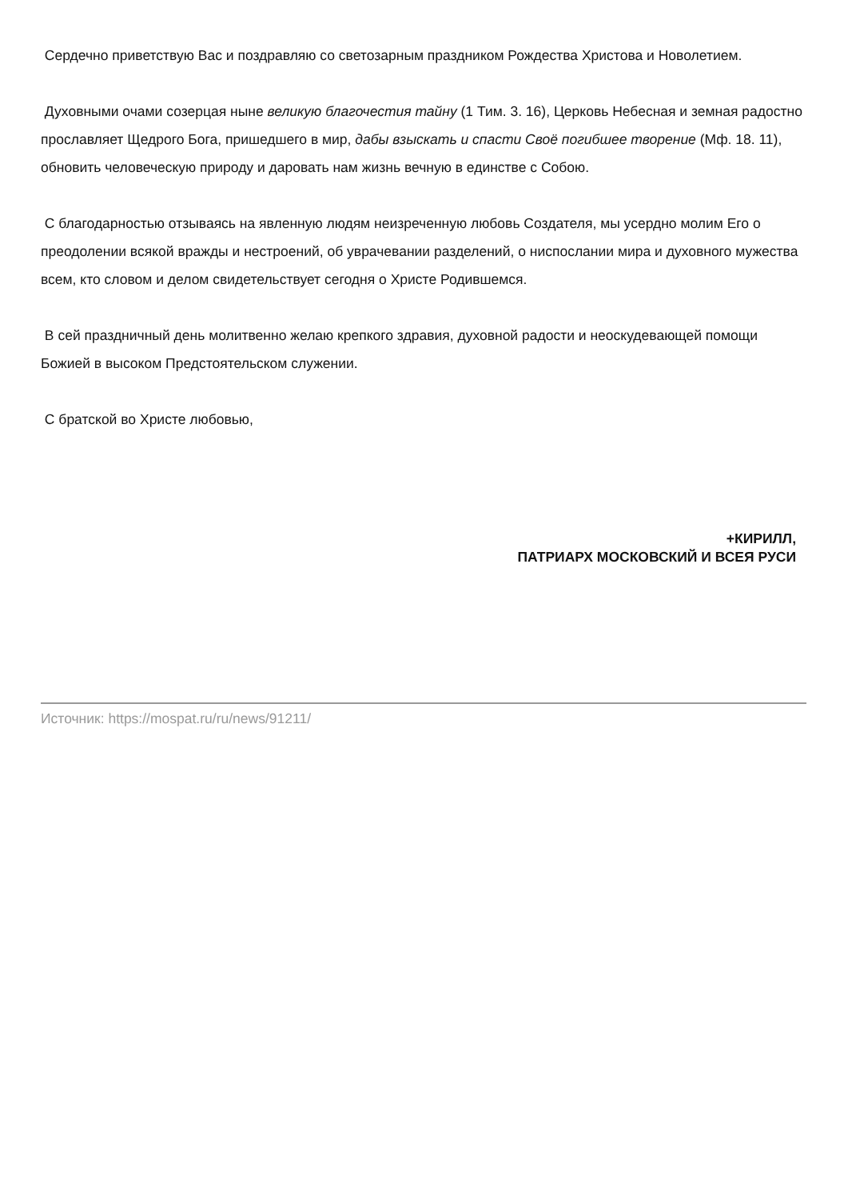Сердечно приветствую Вас и поздравляю со светозарным праздником Рождества Христова и Новолетием.
Духовными очами созерцая ныне великую благочестия тайну (1 Тим. 3. 16), Церковь Небесная и земная радостно прославляет Щедрого Бога, пришедшего в мир, дабы взыскать и спасти Своё погибшее творение (Мф. 18. 11), обновить человеческую природу и даровать нам жизнь вечную в единстве с Собою.
С благодарностью отзываясь на явленную людям неизреченную любовь Создателя, мы усердно молим Его о преодолении всякой вражды и нестроений, об уврачевании разделений, о ниспослании мира и духовного мужества всем, кто словом и делом свидетельствует сегодня о Христе Родившемся.
В сей праздничный день молитвенно желаю крепкого здравия, духовной радости и неоскудевающей помощи Божией в высоком Предстоятельском служении.
С братской во Христе любовью,
+КИРИЛЛ,
ПАТРИАРХ МОСКОВСКИЙ И ВСЕЯ РУСИ
Источник: https://mospat.ru/ru/news/91211/